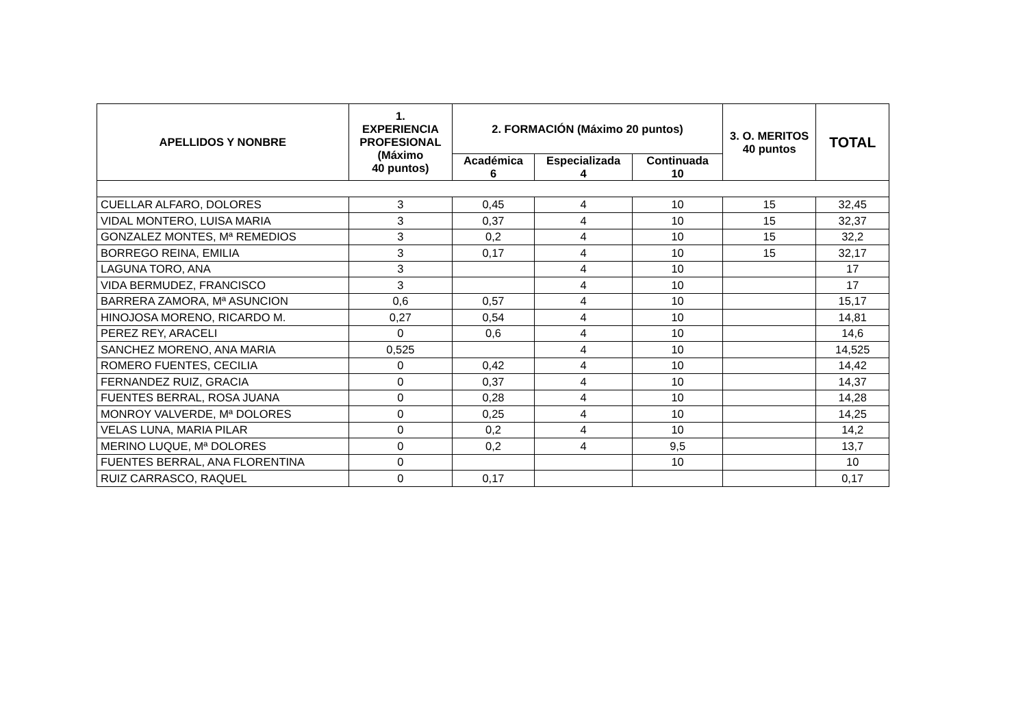| APELLIDOS Y NONBRE | 1. EXPERIENCIA PROFESIONAL (Máximo 40 puntos) | 2. FORMACIÓN (Máximo 20 puntos) | | | 3. O. MERITOS 40 puntos | TOTAL |
| --- | --- | --- | --- | --- | --- | --- |
| | | Académica 6 | Especializada 4 | Continuada 10 | | |
| CUELLAR ALFARO, DOLORES | 3 | 0,45 | 4 | 10 | 15 | 32,45 |
| VIDAL MONTERO, LUISA MARIA | 3 | 0,37 | 4 | 10 | 15 | 32,37 |
| GONZALEZ MONTES, Mª REMEDIOS | 3 | 0,2 | 4 | 10 | 15 | 32,2 |
| BORREGO REINA, EMILIA | 3 | 0,17 | 4 | 10 | 15 | 32,17 |
| LAGUNA TORO, ANA | 3 | | 4 | 10 | | 17 |
| VIDA BERMUDEZ, FRANCISCO | 3 | | 4 | 10 | | 17 |
| BARRERA ZAMORA, Mª ASUNCION | 0,6 | 0,57 | 4 | 10 | | 15,17 |
| HINOJOSA MORENO, RICARDO M. | 0,27 | 0,54 | 4 | 10 | | 14,81 |
| PEREZ REY, ARACELI | 0 | 0,6 | 4 | 10 | | 14,6 |
| SANCHEZ MORENO, ANA MARIA | 0,525 | | 4 | 10 | | 14,525 |
| ROMERO FUENTES, CECILIA | 0 | 0,42 | 4 | 10 | | 14,42 |
| FERNANDEZ RUIZ, GRACIA | 0 | 0,37 | 4 | 10 | | 14,37 |
| FUENTES BERRAL, ROSA JUANA | 0 | 0,28 | 4 | 10 | | 14,28 |
| MONROY VALVERDE, Mª DOLORES | 0 | 0,25 | 4 | 10 | | 14,25 |
| VELAS LUNA, MARIA PILAR | 0 | 0,2 | 4 | 10 | | 14,2 |
| MERINO LUQUE, Mª DOLORES | 0 | 0,2 | 4 | 9,5 | | 13,7 |
| FUENTES BERRAL, ANA FLORENTINA | 0 | | | 10 | | 10 |
| RUIZ CARRASCO, RAQUEL | 0 | 0,17 | | | | 0,17 |